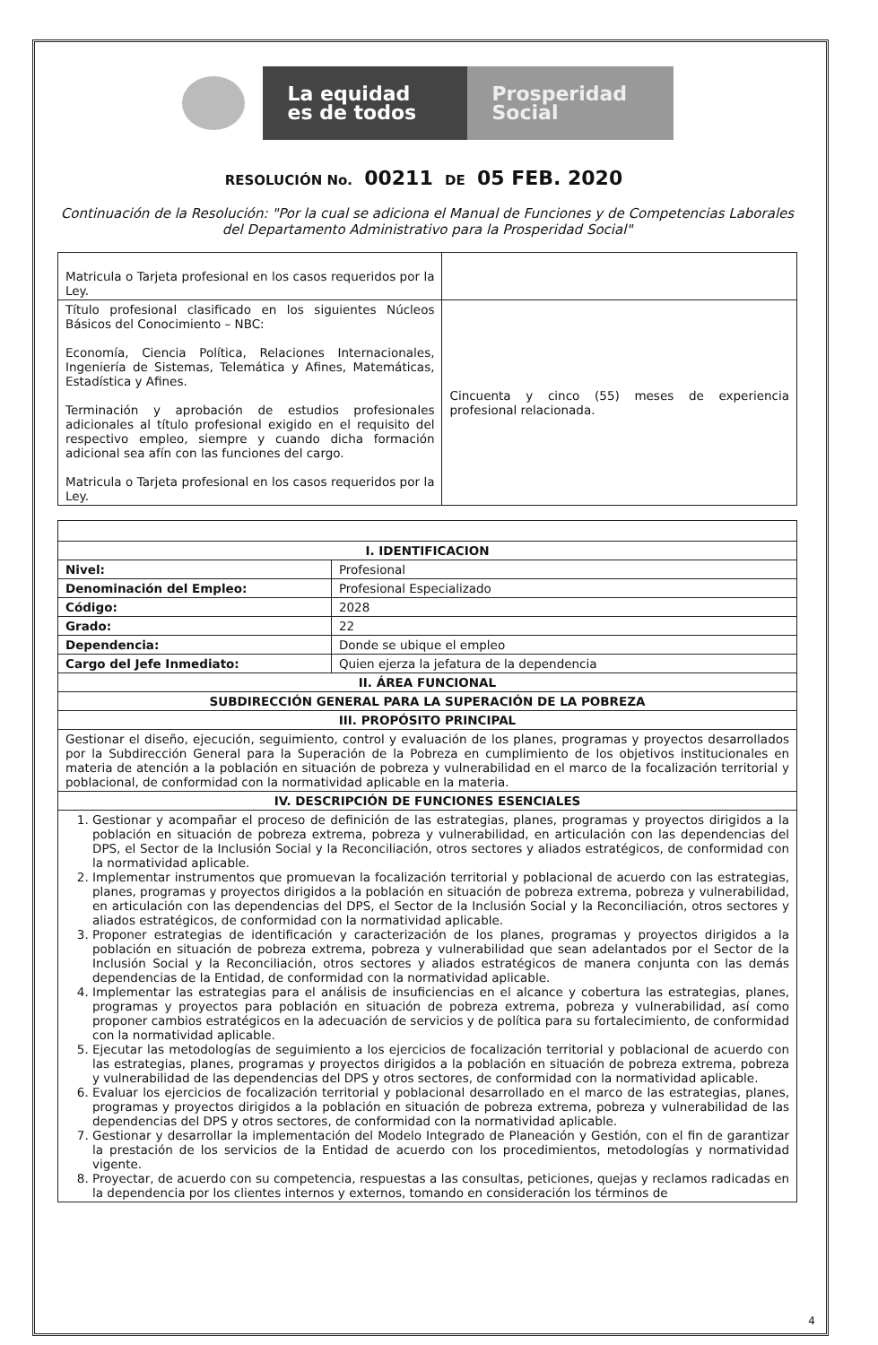La equidad
es de todos
Prosperidad
Social
RESOLUCIÓN No. 00211 DE 05 FEB. 2020
Continuación de la Resolución: "Por la cual se adiciona el Manual de Funciones y de Competencias Laborales del Departamento Administrativo para la Prosperidad Social"
| Matricula o Tarjeta profesional en los casos requeridos por la Ley. | |
| Título profesional clasificado en los siguientes Núcleos Básicos del Conocimiento – NBC: Economía, Ciencia Política, Relaciones Internacionales, Ingeniería de Sistemas, Telemática y Afines, Matemáticas, Estadística y Afines. Terminación y aprobación de estudios profesionales adicionales al título profesional exigido en el requisito del respectivo empleo, siempre y cuando dicha formación adicional sea afín con las funciones del cargo. Matricula o Tarjeta profesional en los casos requeridos por la Ley. | Cincuenta y cinco (55) meses de experiencia profesional relacionada. |
| I. IDENTIFICACION | |
| --- | --- |
| Nivel: | Profesional |
| Denominación del Empleo: | Profesional Especializado |
| Código: | 2028 |
| Grado: | 22 |
| Dependencia: | Donde se ubique el empleo |
| Cargo del Jefe Inmediato: | Quien ejerza la jefatura de la dependencia |
| II. ÁREA FUNCIONAL | |
| SUBDIRECCIÓN GENERAL PARA LA SUPERACIÓN DE LA POBREZA | |
| III. PROPÓSITO PRINCIPAL | |
| Gestionar el diseño, ejecución, seguimiento, control y evaluación de los planes, programas y proyectos desarrollados por la Subdirección General para la Superación de la Pobreza en cumplimiento de los objetivos institucionales en materia de atención a la población en situación de pobreza y vulnerabilidad en el marco de la focalización territorial y poblacional, de conformidad con la normatividad aplicable en la materia. | |
| IV. DESCRIPCIÓN DE FUNCIONES ESENCIALES | |
| 1. Gestionar y acompañar el proceso de definición de las estrategias, planes, programas y proyectos dirigidos a la población en situación de pobreza extrema, pobreza y vulnerabilidad, en articulación con las dependencias del DPS, el Sector de la Inclusión Social y la Reconciliación, otros sectores y aliados estratégicos, de conformidad con la normatividad aplicable. 2. Implementar instrumentos que promuevan la focalización territorial y poblacional de acuerdo con las estrategias, planes, programas y proyectos dirigidos a la población en situación de pobreza extrema, pobreza y vulnerabilidad, en articulación con las dependencias del DPS, el Sector de la Inclusión Social y la Reconciliación, otros sectores y aliados estratégicos, de conformidad con la normatividad aplicable. 3. Proponer estrategias de identificación y caracterización de los planes, programas y proyectos dirigidos a la población en situación de pobreza extrema, pobreza y vulnerabilidad que sean adelantados por el Sector de la Inclusión Social y la Reconciliación, otros sectores y aliados estratégicos de manera conjunta con las demás dependencias de la Entidad, de conformidad con la normatividad aplicable. 4. Implementar las estrategias para el análisis de insuficiencias en el alcance y cobertura las estrategias, planes, programas y proyectos para población en situación de pobreza extrema, pobreza y vulnerabilidad, así como proponer cambios estratégicos en la adecuación de servicios y de política para su fortalecimiento, de conformidad con la normatividad aplicable. 5. Ejecutar las metodologías de seguimiento a los ejercicios de focalización territorial y poblacional de acuerdo con las estrategias, planes, programas y proyectos dirigidos a la población en situación de pobreza extrema, pobreza y vulnerabilidad de las dependencias del DPS y otros sectores, de conformidad con la normatividad aplicable. 6. Evaluar los ejercicios de focalización territorial y poblacional desarrollado en el marco de las estrategias, planes, programas y proyectos dirigidos a la población en situación de pobreza extrema, pobreza y vulnerabilidad de las dependencias del DPS y otros sectores, de conformidad con la normatividad aplicable. 7. Gestionar y desarrollar la implementación del Modelo Integrado de Planeación y Gestión, con el fin de garantizar la prestación de los servicios de la Entidad de acuerdo con los procedimientos, metodologías y normatividad vigente. 8. Proyectar, de acuerdo con su competencia, respuestas a las consultas, peticiones, quejas y reclamos radicadas en la dependencia por los clientes internos y externos, tomando en consideración los términos de | |
4